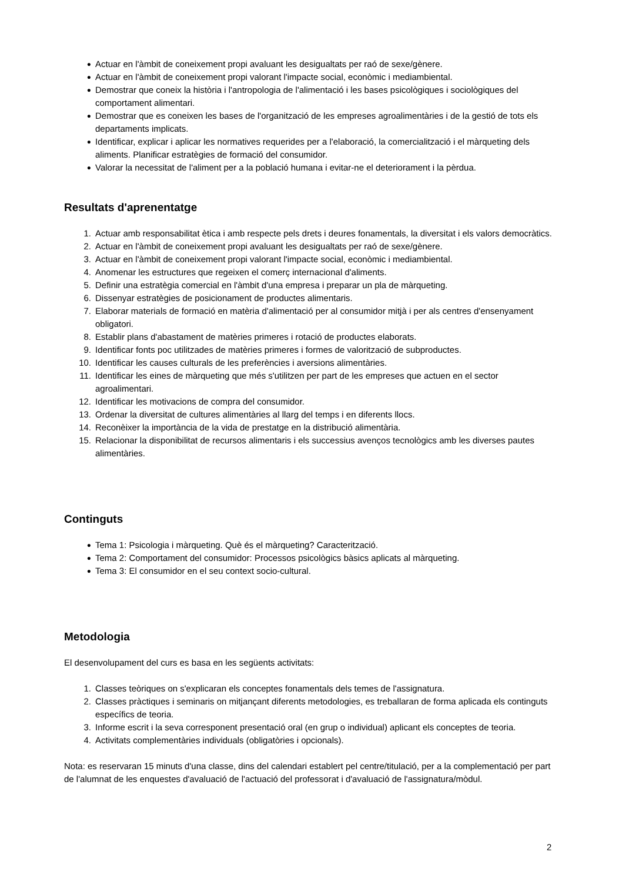● Actuar en l'àmbit de coneixement propi avaluant les desigualtats per raó de sexe/gènere.
● Actuar en l'àmbit de coneixement propi valorant l'impacte social, econòmic i mediambiental.
● Demostrar que coneix la història i l'antropologia de l'alimentació i les bases psicològiques i sociològiques del comportament alimentari.
● Demostrar que es coneixen les bases de l'organització de les empreses agroalimentàries i de la gestió de tots els departaments implicats.
● Identificar, explicar i aplicar les normatives requerides per a l'elaboració, la comercialització i el màrqueting dels aliments. Planificar estratègies de formació del consumidor.
● Valorar la necessitat de l'aliment per a la població humana i evitar-ne el deteriorament i la pèrdua.
Resultats d'aprenentatge
1. Actuar amb responsabilitat ètica i amb respecte pels drets i deures fonamentals, la diversitat i els valors democràtics.
2. Actuar en l'àmbit de coneixement propi avaluant les desigualtats per raó de sexe/gènere.
3. Actuar en l'àmbit de coneixement propi valorant l'impacte social, econòmic i mediambiental.
4. Anomenar les estructures que regeixen el comerç internacional d'aliments.
5. Definir una estratègia comercial en l'àmbit d'una empresa i preparar un pla de màrqueting.
6. Dissenyar estratègies de posicionament de productes alimentaris.
7. Elaborar materials de formació en matèria d'alimentació per al consumidor mitjà i per als centres d'ensenyament obligatori.
8. Establir plans d'abastament de matèries primeres i rotació de productes elaborats.
9. Identificar fonts poc utilitzades de matèries primeres i formes de valorització de subproductes.
10. Identificar les causes culturals de les preferències i aversions alimentàries.
11. Identificar les eines de màrqueting que més s'utilitzen per part de les empreses que actuen en el sector agroalimentari.
12. Identificar les motivacions de compra del consumidor.
13. Ordenar la diversitat de cultures alimentàries al llarg del temps i en diferents llocs.
14. Reconèixer la importància de la vida de prestatge en la distribució alimentària.
15. Relacionar la disponibilitat de recursos alimentaris i els successius avenços tecnològics amb les diverses pautes alimentàries.
Continguts
● Tema 1: Psicologia i màrqueting. Què és el màrqueting? Caracterització.
● Tema 2: Comportament del consumidor: Processos psicològics bàsics aplicats al màrqueting.
● Tema 3: El consumidor en el seu context socio-cultural.
Metodologia
El desenvolupament del curs es basa en les següents activitats:
1. Classes teòriques on s'explicaran els conceptes fonamentals dels temes de l'assignatura.
2. Classes pràctiques i seminaris on mitjançant diferents metodologies, es treballaran de forma aplicada els continguts específics de teoria.
3. Informe escrit i la seva corresponent presentació oral (en grup o individual) aplicant els conceptes de teoria.
4. Activitats complementàries individuals (obligatòries i opcionals).
Nota: es reservaran 15 minuts d'una classe, dins del calendari establert pel centre/titulació, per a la complementació per part de l'alumnat de les enquestes d'avaluació de l'actuació del professorat i d'avaluació de l'assignatura/mòdul.
2